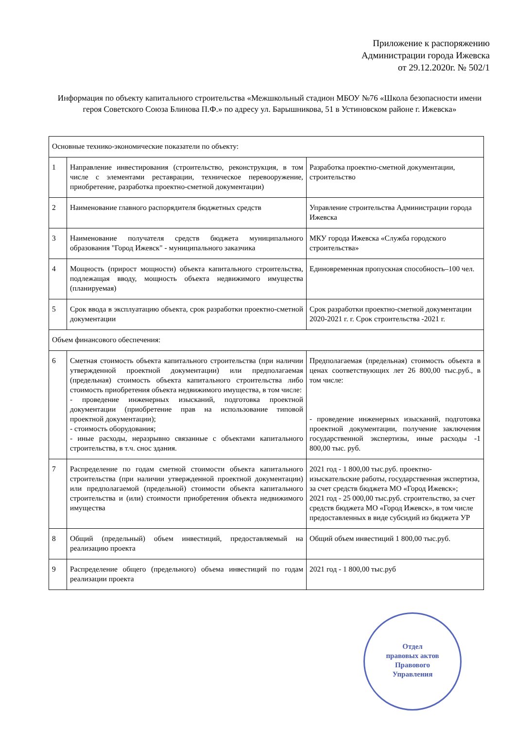Приложение к распоряжению
Администрации города Ижевска
от 29.12.2020г. № 502/1
Информация по объекту капитального строительства «Межшкольный стадион МБОУ №76 «Школа безопасности имени героя Советского Союза Блинова П.Ф.» по адресу ул. Барышникова, 51 в Устиновском районе г. Ижевска»
| Основные технико-экономические показатели по объекту: | | |
| 1 | Направление инвестирования (строительство, реконструкция, в том числе с элементами реставрации, техническое перевооружение, приобретение, разработка проектно-сметной документации) | Разработка проектно-сметной документации, строительство |
| 2 | Наименование главного распорядителя бюджетных средств | Управление строительства Администрации города Ижевска |
| 3 | Наименование получателя средств бюджета муниципального образования "Город Ижевск" - муниципального заказчика | МКУ города Ижевска «Служба городского строительства» |
| 4 | Мощность (прирост мощности) объекта капитального строительства, подлежащая вводу, мощность объекта недвижимого имущества (планируемая) | Единовременная пропускная способность–100 чел. |
| 5 | Срок ввода в эксплуатацию объекта, срок разработки проектно-сметной документации | Срок разработки проектно-сметной документации 2020-2021 г. г. Срок строительства -2021 г. |
| Объем финансового обеспечения: | | |
| 6 | Сметная стоимость объекта капитального строительства (при наличии утвержденной проектной документации) или предполагаемая (предельная) стоимость объекта капитального строительства либо стоимость приобретения объекта недвижимого имущества, в том числе: - проведение инженерных изысканий, подготовка проектной документации (приобретение прав на использование типовой проектной документации); - стоимость оборудования; - иные расходы, неразрывно связанные с объектами капитального строительства, в т.ч. снос здания. | Предполагаемая (предельная) стоимость объекта в ценах соответствующих лет 26 800,00 тыс.руб., в том числе: - проведение инженерных изысканий, подготовка проектной документации, получение заключения государственной экспертизы, иные расходы -1 800,00 тыс. руб. |
| 7 | Распределение по годам сметной стоимости объекта капитального строительства (при наличии утвержденной проектной документации) или предполагаемой (предельной) стоимости объекта капитального строительства и (или) стоимости приобретения объекта недвижимого имущества | 2021 год - 1 800,00 тыс.руб. проектно-изыскательские работы, государственная экспертиза, за счет средств бюджета МО «Город Ижевск»; 2021 год - 25 000,00 тыс.руб. строительство, за счет средств бюджета МО «Город Ижевск», в том числе предоставленных в виде субсидий из бюджета УР |
| 8 | Общий (предельный) объем инвестиций, предоставляемый на реализацию проекта | Общий объем инвестиций 1 800,00 тыс.руб. |
| 9 | Распределение общего (предельного) объема инвестиций по годам реализации проекта | 2021 год - 1 800,00 тыс.руб |
Отдел
правовых актов
Правового
Управления